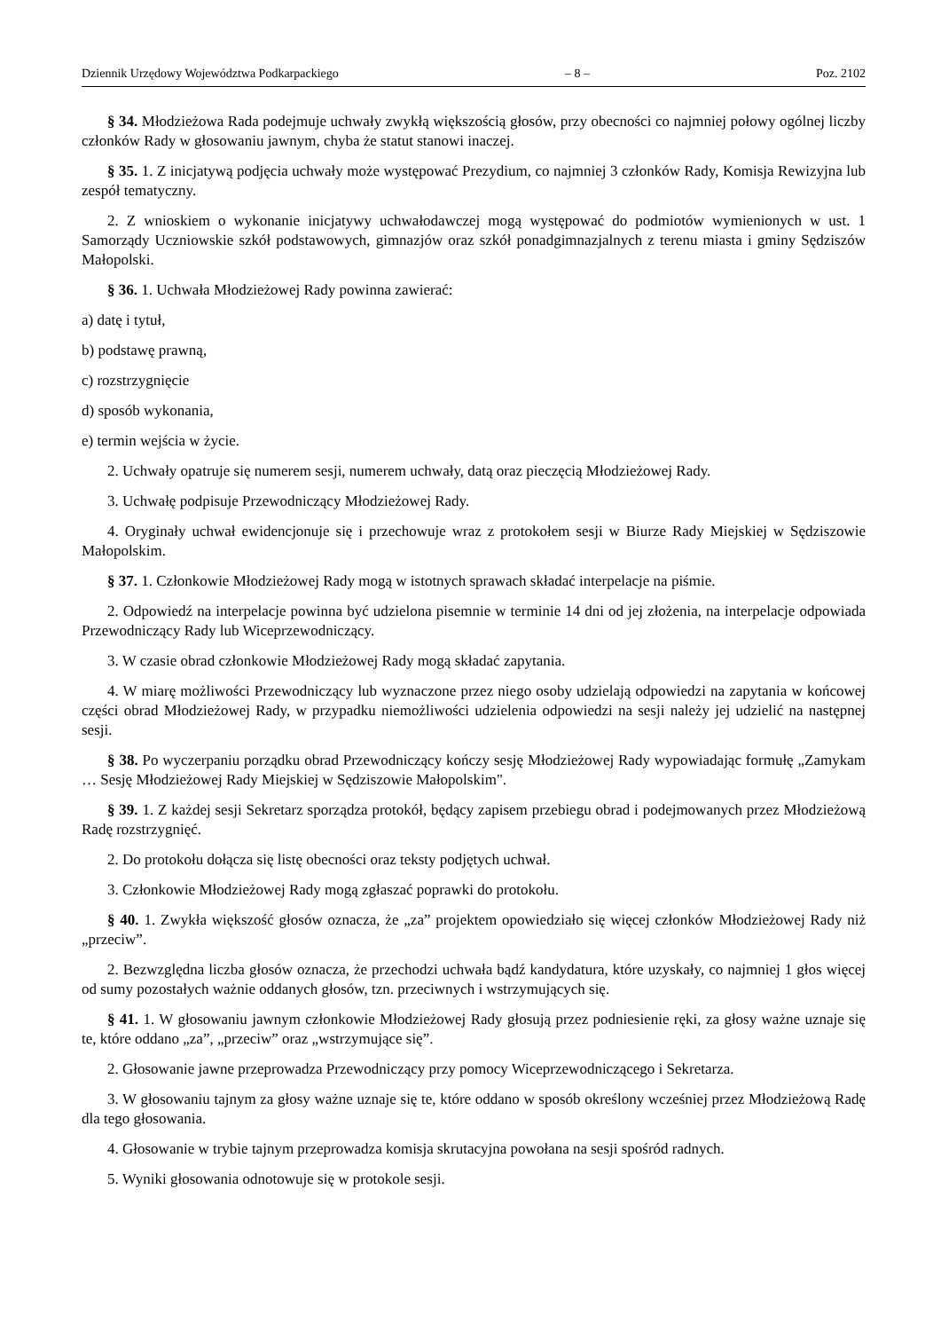Dziennik Urzędowy Województwa Podkarpackiego – 8 – Poz. 2102
§ 34. Młodzieżowa Rada podejmuje uchwały zwykłą większością głosów, przy obecności co najmniej połowy ogólnej liczby członków Rady w głosowaniu jawnym, chyba że statut stanowi inaczej.
§ 35. 1. Z inicjatywą podjęcia uchwały może występować Prezydium, co najmniej 3 członków Rady, Komisja Rewizyjna lub zespół tematyczny.
2. Z wnioskiem o wykonanie inicjatywy uchwałodawczej mogą występować do podmiotów wymienionych w ust. 1 Samorządy Uczniowskie szkół podstawowych, gimnazjów oraz szkół ponadgimnazjalnych z terenu miasta i gminy Sędziszów Małopolski.
§ 36. 1. Uchwała Młodzieżowej Rady powinna zawierać:
a) datę i tytuł,
b) podstawę prawną,
c) rozstrzygnięcie
d) sposób wykonania,
e) termin wejścia w życie.
2. Uchwały opatruje się numerem sesji, numerem uchwały, datą oraz pieczęcią Młodzieżowej Rady.
3. Uchwałę podpisuje Przewodniczący Młodzieżowej Rady.
4. Oryginały uchwał ewidencjonuje się i przechowuje wraz z protokołem sesji w Biurze Rady Miejskiej w Sędziszowie Małopolskim.
§ 37. 1. Członkowie Młodzieżowej Rady mogą w istotnych sprawach składać interpelacje na piśmie.
2. Odpowiedź na interpelacje powinna być udzielona pisemnie w terminie 14 dni od jej złożenia, na interpelacje odpowiada Przewodniczący Rady lub Wiceprzewodniczący.
3. W czasie obrad członkowie Młodzieżowej Rady mogą składać zapytania.
4. W miarę możliwości Przewodniczący lub wyznaczone przez niego osoby udzielają odpowiedzi na zapytania w końcowej części obrad Młodzieżowej Rady, w przypadku niemożliwości udzielenia odpowiedzi na sesji należy jej udzielić na następnej sesji.
§ 38. Po wyczerpaniu porządku obrad Przewodniczący kończy sesję Młodzieżowej Rady wypowiadając formułę „Zamykam … Sesję Młodzieżowej Rady Miejskiej w Sędziszowie Małopolskim".
§ 39. 1. Z każdej sesji Sekretarz sporządza protokół, będący zapisem przebiegu obrad i podejmowanych przez Młodzieżową Radę rozstrzygnięć.
2. Do protokołu dołącza się listę obecności oraz teksty podjętych uchwał.
3. Członkowie Młodzieżowej Rady mogą zgłaszać poprawki do protokołu.
§ 40. 1. Zwykła większość głosów oznacza, że „za” projektem opowiedziało się więcej członków Młodzieżowej Rady niż „przeciw”.
2. Bezwzględna liczba głosów oznacza, że przechodzi uchwała bądź kandydatura, które uzyskały, co najmniej 1 głos więcej od sumy pozostałych ważnie oddanych głosów, tzn. przeciwnych i wstrzymujących się.
§ 41. 1. W głosowaniu jawnym członkowie Młodzieżowej Rady głosują przez podniesienie ręki, za głosy ważne uznaje się te, które oddano „za”, „przeciw” oraz „wstrzymujące się”.
2. Głosowanie jawne przeprowadza Przewodniczący przy pomocy Wiceprzewodniczącego i Sekretarza.
3. W głosowaniu tajnym za głosy ważne uznaje się te, które oddano w sposób określony wcześniej przez Młodzieżową Radę dla tego głosowania.
4. Głosowanie w trybie tajnym przeprowadza komisja skrutacyjna powołana na sesji spośród radnych.
5. Wyniki głosowania odnotowuje się w protokole sesji.